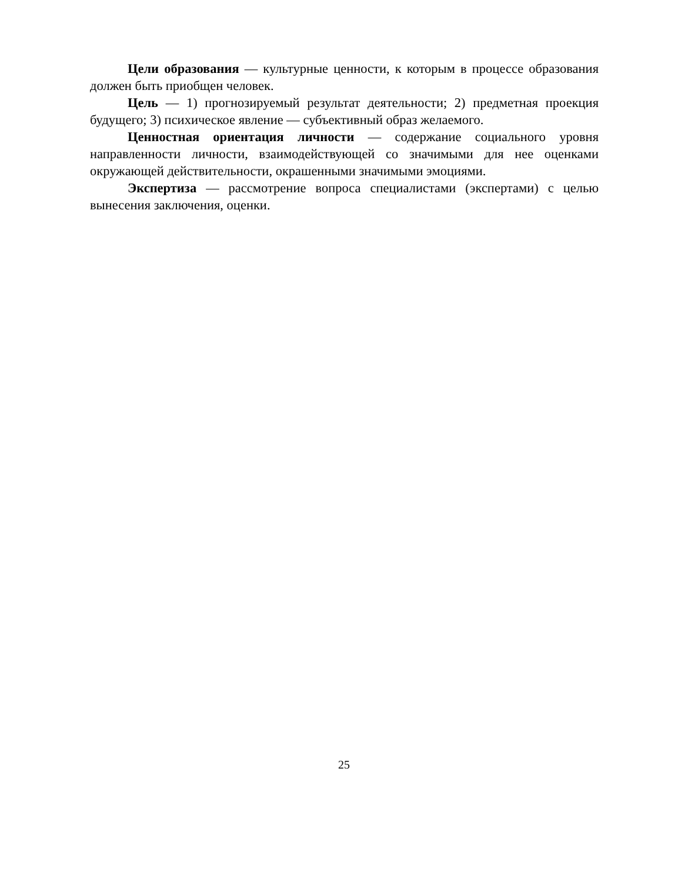Цели образования — культурные ценности, к которым в процессе образования должен быть приобщен человек.
Цель — 1) прогнозируемый результат деятельности; 2) предметная проекция будущего; 3) психическое явление — субъективный образ желаемого.
Ценностная ориентация личности — содержание социального уровня направленности личности, взаимодействующей со значимыми для нее оценками окружающей действительности, окрашенными значимыми эмоциями.
Экспертиза — рассмотрение вопроса специалистами (экспертами) с целью вынесения заключения, оценки.
25